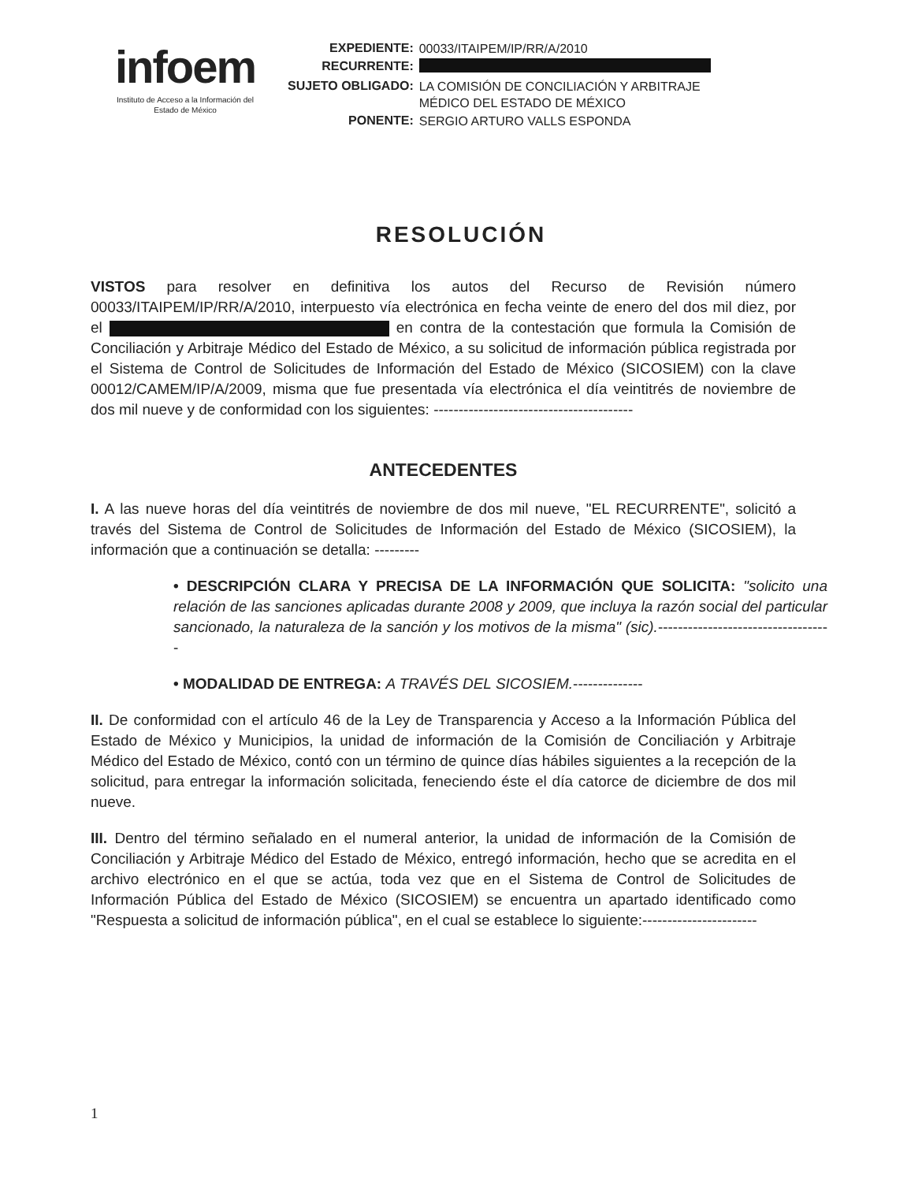infoem
Instituto de Acceso a la Información del
Estado de México
| EXPEDIENTE: | 00033/ITAIPEM/IP/RR/A/2010 |
| RECURRENTE: | |
| SUJETO OBLIGADO: | LA COMISIÓN DE CONCILIACIÓN Y ARBITRAJE MÉDICO DEL ESTADO DE MÉXICO |
| PONENTE: | SERGIO ARTURO VALLS ESPONDA |
RESOLUCIÓN
VISTOS para resolver en definitiva los autos del Recurso de Revisión número 00033/ITAIPEM/IP/RR/A/2010, interpuesto vía electrónica en fecha veinte de enero del dos mil diez, por el en contra de la contestación que formula la Comisión de Conciliación y Arbitraje Médico del Estado de México, a su solicitud de información pública registrada por el Sistema de Control de Solicitudes de Información del Estado de México (SICOSIEM) con la clave 00012/CAMEM/IP/A/2009, misma que fue presentada vía electrónica el día veintitrés de noviembre de dos mil nueve y de conformidad con los siguientes: ----------------------------------------
ANTECEDENTES
I. A las nueve horas del día veintitrés de noviembre de dos mil nueve, "EL RECURRENTE", solicitó a través del Sistema de Control de Solicitudes de Información del Estado de México (SICOSIEM), la información que a continuación se detalla: ---------
• DESCRIPCIÓN CLARA Y PRECISA DE LA INFORMACIÓN QUE SOLICITA: "solicito una relación de las sanciones aplicadas durante 2008 y 2009, que incluya la razón social del particular sancionado, la naturaleza de la sanción y los motivos de la misma" (sic).-----------------------------------
• MODALIDAD DE ENTREGA: A TRAVÉS DEL SICOSIEM.--------------
II. De conformidad con el artículo 46 de la Ley de Transparencia y Acceso a la Información Pública del Estado de México y Municipios, la unidad de información de la Comisión de Conciliación y Arbitraje Médico del Estado de México, contó con un término de quince días hábiles siguientes a la recepción de la solicitud, para entregar la información solicitada, feneciendo éste el día catorce de diciembre de dos mil nueve.
III. Dentro del término señalado en el numeral anterior, la unidad de información de la Comisión de Conciliación y Arbitraje Médico del Estado de México, entregó información, hecho que se acredita en el archivo electrónico en el que se actúa, toda vez que en el Sistema de Control de Solicitudes de Información Pública del Estado de México (SICOSIEM) se encuentra un apartado identificado como "Respuesta a solicitud de información pública", en el cual se establece lo siguiente:-----------------------
1